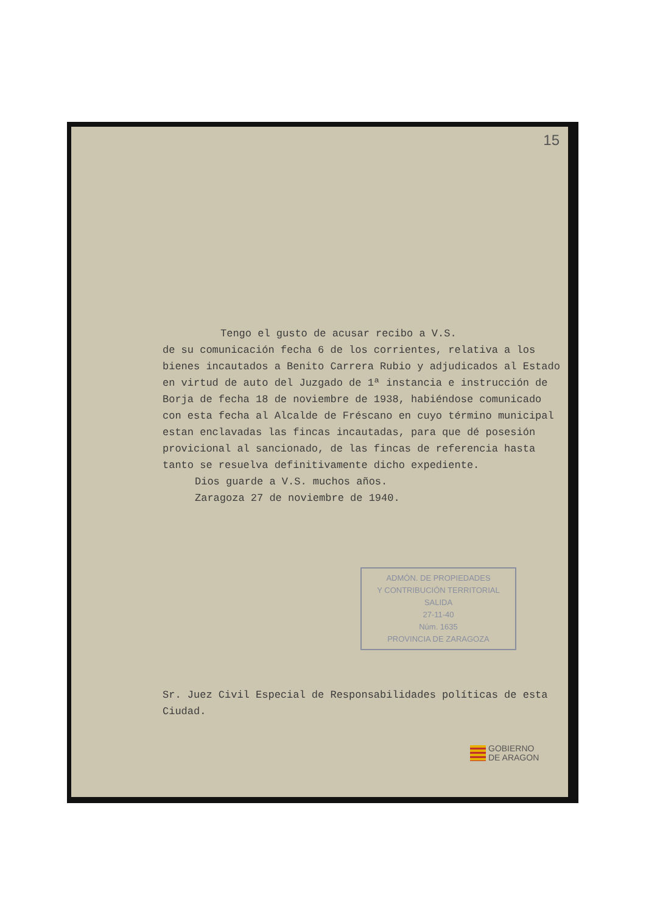15
Tengo el gusto de acusar recibo a V.S.
de su comunicación fecha 6 de los corrientes, relativa a los bienes incautados a Benito Carrera Rubio y adjudicados al Estado en virtud de auto del Juzgado de 1ª instancia e instrucción de Borja de fecha 18 de noviembre de 1938, habiéndose comunicado con esta fecha al Alcalde de Fréscano en cuyo término municipal estan enclavadas las fincas incautadas, para que dé posesión provicional al sancionado, de las fincas de referencia hasta tanto se resuelva definitivamente dicho expediente.
Dios guarde a V.S. muchos años.
Zaragoza 27 de noviembre de 1940.
ADMÓN. DE PROPIEDADES
Y CONTRIBUCIÓN TERRITORIAL
SALIDA
27-11-40
Núm. 1635
PROVINCIA DE ZARAGOZA
Sr. Juez Civil Especial de Responsabilidades políticas de esta Ciudad.
GOBIERNO
DE ARAGON